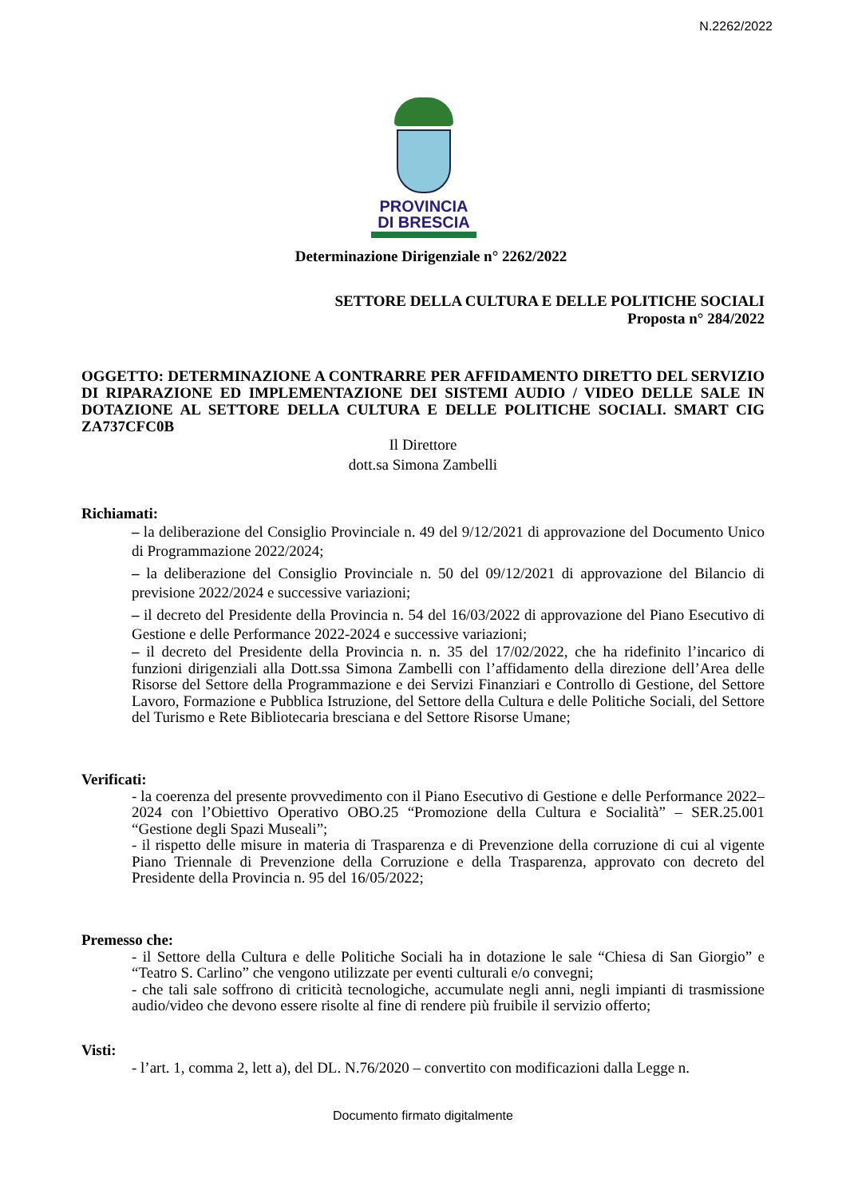N.2262/2022
PROVINCIA
DI BRESCIA
Determinazione Dirigenziale n° 2262/2022
SETTORE DELLA CULTURA E DELLE POLITICHE SOCIALI
Proposta n° 284/2022
OGGETTO: DETERMINAZIONE A CONTRARRE PER AFFIDAMENTO DIRETTO DEL SERVIZIO DI RIPARAZIONE ED IMPLEMENTAZIONE DEI SISTEMI AUDIO / VIDEO DELLE SALE IN DOTAZIONE AL SETTORE DELLA CULTURA E DELLE POLITICHE SOCIALI. SMART CIG ZA737CFC0B
Il Direttore
dott.sa Simona Zambelli
Richiamati:
– la deliberazione del Consiglio Provinciale n. 49 del 9/12/2021 di approvazione del Documento Unico di Programmazione 2022/2024;
– la deliberazione del Consiglio Provinciale n. 50 del 09/12/2021 di approvazione del Bilancio di previsione 2022/2024 e successive variazioni;
– il decreto del Presidente della Provincia n. 54 del 16/03/2022 di approvazione del Piano Esecutivo di Gestione e delle Performance 2022-2024 e successive variazioni;
– il decreto del Presidente della Provincia n. n. 35 del 17/02/2022, che ha ridefinito l’incarico di funzioni dirigenziali alla Dott.ssa Simona Zambelli con l’affidamento della direzione dell’Area delle Risorse del Settore della Programmazione e dei Servizi Finanziari e Controllo di Gestione, del Settore Lavoro, Formazione e Pubblica Istruzione, del Settore della Cultura e delle Politiche Sociali, del Settore del Turismo e Rete Bibliotecaria bresciana e del Settore Risorse Umane;
Verificati:
- la coerenza del presente provvedimento con il Piano Esecutivo di Gestione e delle Performance 2022–2024 con l’Obiettivo Operativo OBO.25 “Promozione della Cultura e Socialità” – SER.25.001 “Gestione degli Spazi Museali”;
- il rispetto delle misure in materia di Trasparenza e di Prevenzione della corruzione di cui al vigente Piano Triennale di Prevenzione della Corruzione e della Trasparenza, approvato con decreto del Presidente della Provincia n. 95 del 16/05/2022;
Premesso che:
- il Settore della Cultura e delle Politiche Sociali ha in dotazione le sale “Chiesa di San Giorgio” e “Teatro S. Carlino” che vengono utilizzate per eventi culturali e/o convegni;
- che tali sale soffrono di criticità tecnologiche, accumulate negli anni, negli impianti di trasmissione audio/video che devono essere risolte al fine di rendere più fruibile il servizio offerto;
Visti:
- l’art. 1, comma 2, lett a), del DL. N.76/2020 – convertito con modificazioni dalla Legge n.
Documento firmato digitalmente